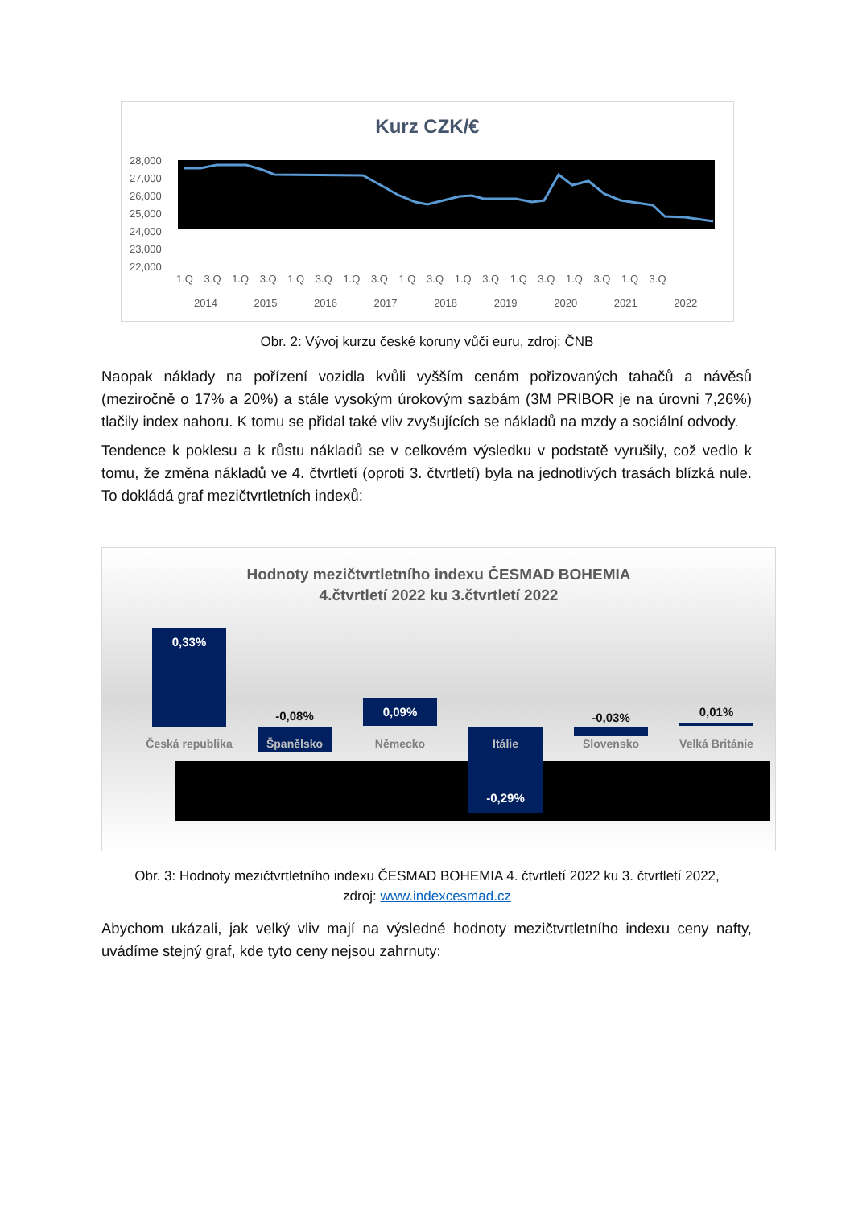Kurz CZK/€
28,000
27,000
26,000
25,000
24,000
23,000
22,000
1.Q 3.Q 1.Q 3.Q 1.Q 3.Q 1.Q 3.Q 1.Q 3.Q 1.Q 3.Q 1.Q 3.Q 1.Q 3.Q 1.Q 3.Q
2014 2015 2016 2017 2018 2019 2020 2021 2022
Obr. 2: Vývoj kurzu české koruny vůči euru, zdroj: ČNB
Naopak náklady na pořízení vozidla kvůli vyšším cenám pořizovaných tahačů a návěsů (meziročně o 17% a 20%) a stále vysokým úrokovým sazbám (3M PRIBOR je na úrovni 7,26%) tlačily index nahoru. K tomu se přidal také vliv zvyšujících se nákladů na mzdy a sociální odvody.
Tendence k poklesu a k růstu nákladů se v celkovém výsledku v podstatě vyrušily, což vedlo k tomu, že změna nákladů ve 4. čtvrtletí (oproti 3. čtvrtletí) byla na jednotlivých trasách blízká nule. To dokládá graf mezičtvrtletních indexů:
Hodnoty mezičtvrtletního indexu ČESMAD BOHEMIA
4.čtvrtletí 2022 ku 3.čtvrtletí 2022
0,33%
Česká republika
-0,08%
Španělsko
0,09%
Německo Itálie
-0,29%
-0,03%
Slovensko
0,01%
Velká Británie
Obr. 3: Hodnoty mezičtvrtletního indexu ČESMAD BOHEMIA 4. čtvrtletí 2022 ku 3. čtvrtletí 2022,
zdroj: www.indexcesmad.cz
Abychom ukázali, jak velký vliv mají na výsledné hodnoty mezičtvrtletního indexu ceny nafty, uvádíme stejný graf, kde tyto ceny nejsou zahrnuty: